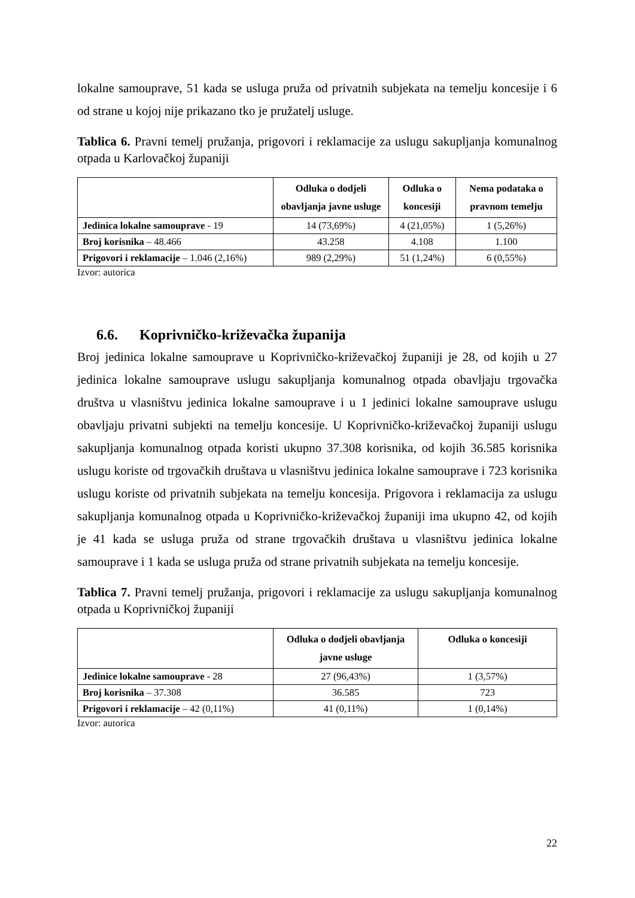lokalne samouprave, 51 kada se usluga pruža od privatnih subjekata na temelju koncesije i 6 od strane u kojoj nije prikazano tko je pružatelj usluge.
Tablica 6. Pravni temelj pružanja, prigovori i reklamacije za uslugu sakupljanja komunalnog otpada u Karlovačkoj županiji
| | Odluka o dodjeli obavljanja javne usluge | Odluka o koncesiji | Nema podataka o pravnom temelju |
| --- | --- | --- | --- |
| Jedinica lokalne samouprave - 19 | 14 (73,69%) | 4 (21,05%) | 1 (5,26%) |
| Broj korisnika – 48.466 | 43.258 | 4.108 | 1.100 |
| Prigovori i reklamacije – 1.046 (2,16%) | 989 (2,29%) | 51 (1,24%) | 6 (0,55%) |
Izvor: autorica
6.6. Koprivničko-križevačka županija
Broj jedinica lokalne samouprave u Koprivničko-križevačkoj županiji je 28, od kojih u 27 jedinica lokalne samouprave uslugu sakupljanja komunalnog otpada obavljaju trgovačka društva u vlasništvu jedinica lokalne samouprave i u 1 jedinici lokalne samouprave uslugu obavljaju privatni subjekti na temelju koncesije. U Koprivničko-križevačkoj županiji uslugu sakupljanja komunalnog otpada koristi ukupno 37.308 korisnika, od kojih 36.585 korisnika uslugu koriste od trgovačkih društava u vlasništvu jedinica lokalne samouprave i 723 korisnika uslugu koriste od privatnih subjekata na temelju koncesija. Prigovora i reklamacija za uslugu sakupljanja komunalnog otpada u Koprivničko-križevačkoj županiji ima ukupno 42, od kojih je 41 kada se usluga pruža od strane trgovačkih društava u vlasništvu jedinica lokalne samouprave i 1 kada se usluga pruža od strane privatnih subjekata na temelju koncesije.
Tablica 7. Pravni temelj pružanja, prigovori i reklamacije za uslugu sakupljanja komunalnog otpada u Koprivničkoj županiji
| | Odluka o dodjeli obavljanja javne usluge | Odluka o koncesiji |
| --- | --- | --- |
| Jedinice lokalne samouprave - 28 | 27 (96,43%) | 1 (3,57%) |
| Broj korisnika – 37.308 | 36.585 | 723 |
| Prigovori i reklamacije – 42 (0,11%) | 41 (0,11%) | 1 (0,14%) |
Izvor: autorica
22